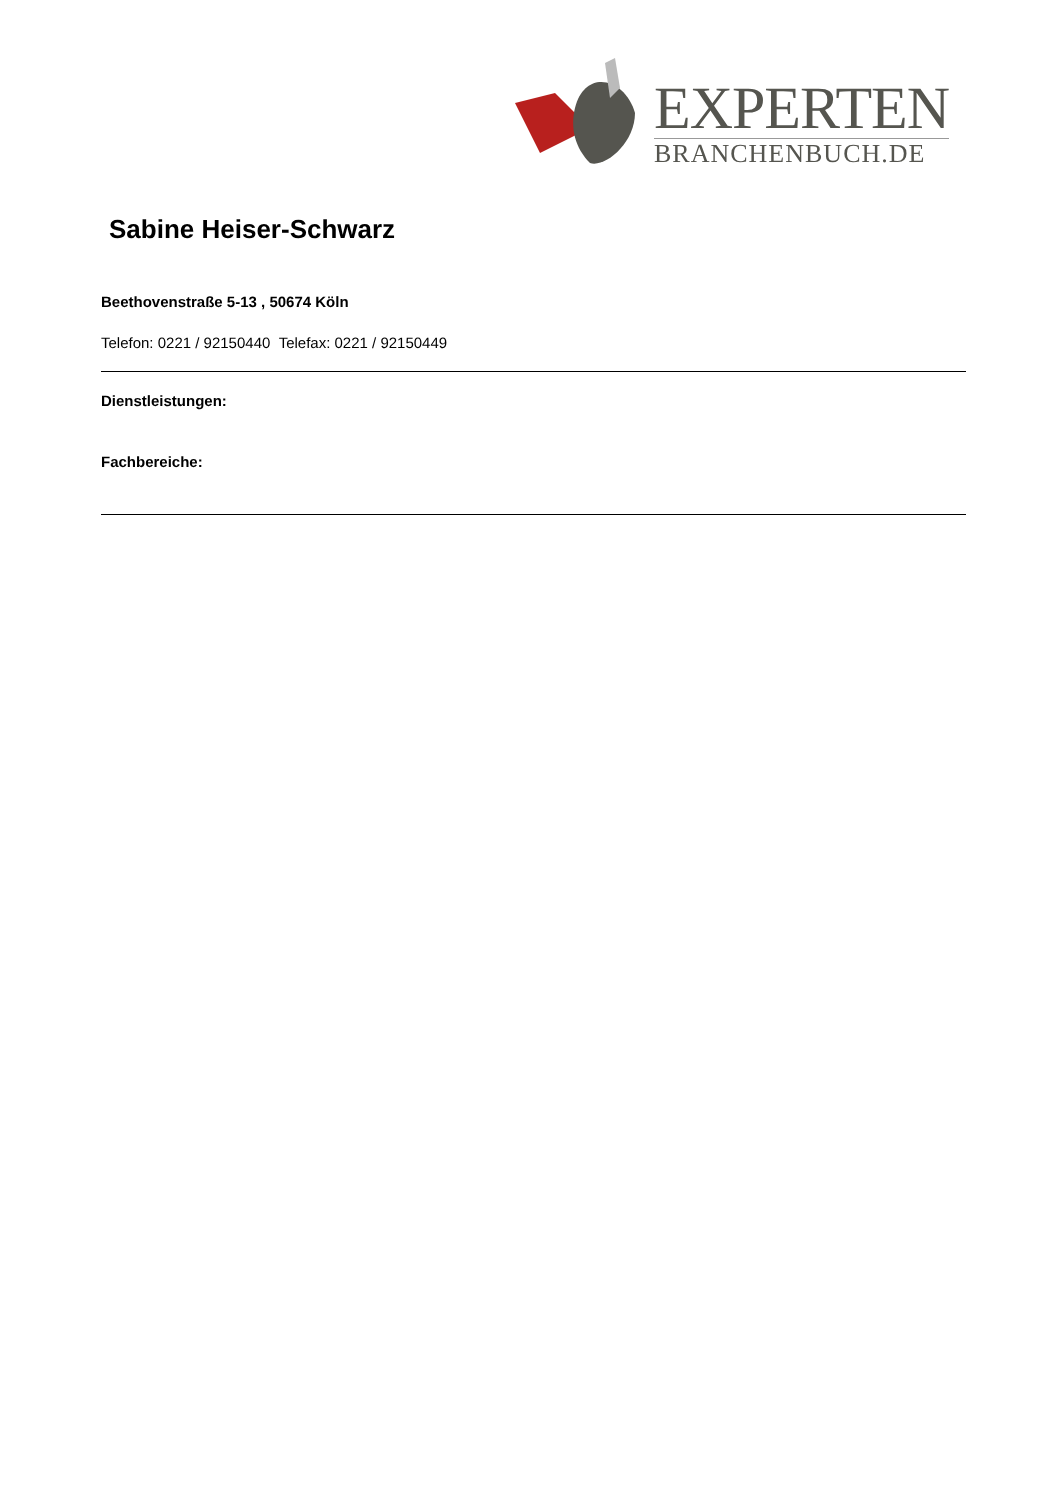EXPERTEN
BRANCHENBUCH.DE
Sabine Heiser-Schwarz
Beethovenstraße 5-13 , 50674 Köln
Telefon: 0221 / 92150440 Telefax: 0221 / 92150449
Dienstleistungen:
Fachbereiche: